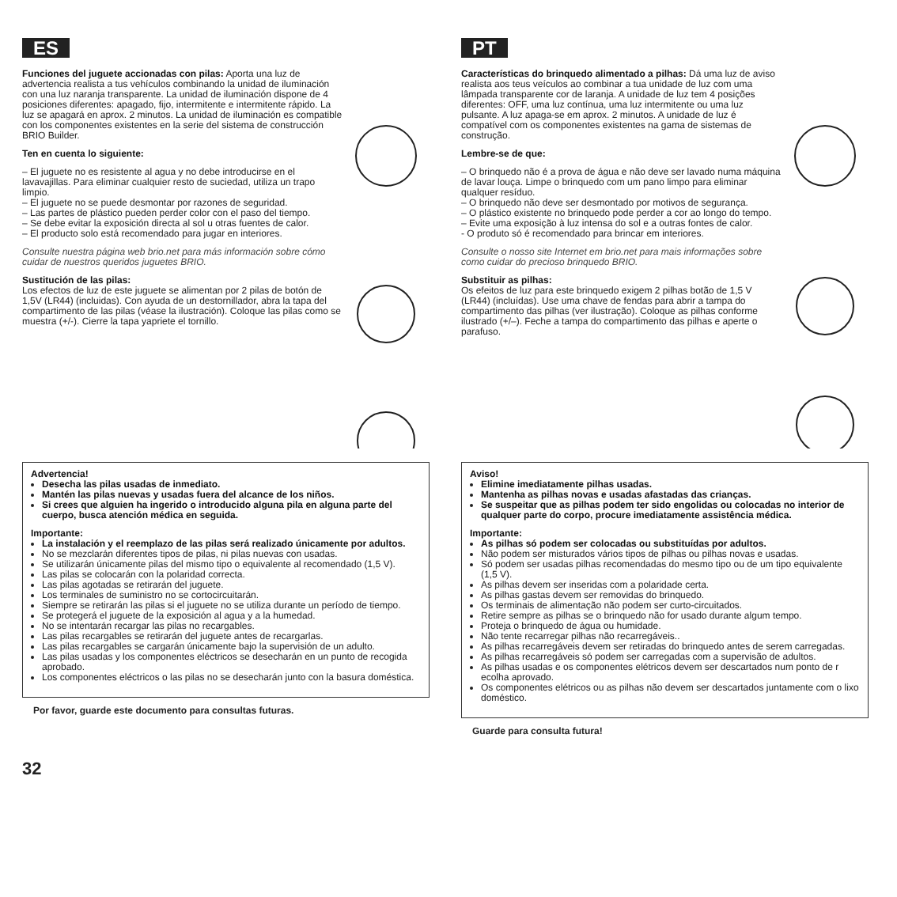ES
Funciones del juguete accionadas con pilas: Aporta una luz de advertencia realista a tus vehículos combinando la unidad de iluminación con una luz naranja transparente. La unidad de iluminación dispone de 4 posiciones diferentes: apagado, fijo, intermitente e intermitente rápido. La luz se apagará en aprox. 2 minutos. La unidad de iluminación es compatible con los componentes existentes en la serie del sistema de construcción BRIO Builder.
Ten en cuenta lo siguiente:
– El juguete no es resistente al agua y no debe introducirse en el lavavajillas. Para eliminar cualquier resto de suciedad, utiliza un trapo limpio.
– El juguete no se puede desmontar por razones de seguridad.
– Las partes de plástico pueden perder color con el paso del tiempo.
– Se debe evitar la exposición directa al sol u otras fuentes de calor.
– El producto solo está recomendado para jugar en interiores.
Consulte nuestra página web brio.net para más información sobre cómo cuidar de nuestros queridos juguetes BRIO.
Sustitución de las pilas:
Los efectos de luz de este juguete se alimentan por 2 pilas de botón de 1,5V (LR44) (incluidas). Con ayuda de un destornillador, abra la tapa del compartimento de las pilas (véase la ilustración). Coloque las pilas como se muestra (+/-). Cierre la tapa yapriete el tornillo.
Advertencia!
Desecha las pilas usadas de inmediato.
Mantén las pilas nuevas y usadas fuera del alcance de los niños.
Si crees que alguien ha ingerido o introducido alguna pila en alguna parte del cuerpo, busca atención médica en seguida.
Importante:
La instalación y el reemplazo de las pilas será realizado únicamente por adultos.
No se mezclarán diferentes tipos de pilas, ni pilas nuevas con usadas.
Se utilizarán únicamente pilas del mismo tipo o equivalente al recomendado (1,5 V).
Las pilas se colocarán con la polaridad correcta.
Las pilas agotadas se retirarán del juguete.
Los terminales de suministro no se cortocircuitarán.
Siempre se retirarán las pilas si el juguete no se utiliza durante un período de tiempo.
Se protegerá el juguete de la exposición al agua y a la humedad.
No se intentarán recargar las pilas no recargables.
Las pilas recargables se retirarán del juguete antes de recargarlas.
Las pilas recargables se cargarán únicamente bajo la supervisión de un adulto.
Las pilas usadas y los componentes eléctricos se desecharán en un punto de recogida aprobado.
Los componentes eléctricos o las pilas no se desecharán junto con la basura doméstica.
Por favor, guarde este documento para consultas futuras.
PT
Características do brinquedo alimentado a pilhas: Dá uma luz de aviso realista aos teus veículos ao combinar a tua unidade de luz com uma lâmpada transparente cor de laranja. A unidade de luz tem 4 posições diferentes: OFF, uma luz contínua, uma luz intermitente ou uma luz pulsante. A luz apaga-se em aprox. 2 minutos. A unidade de luz é compatível com os componentes existentes na gama de sistemas de construção.
Lembre-se de que:
– O brinquedo não é a prova de água e não deve ser lavado numa máquina de lavar louça. Limpe o brinquedo com um pano limpo para eliminar qualquer resíduo.
– O brinquedo não deve ser desmontado por motivos de segurança.
– O plástico existente no brinquedo pode perder a cor ao longo do tempo.
– Evite uma exposição à luz intensa do sol e a outras fontes de calor.
- O produto só é recomendado para brincar em interiores.
Consulte o nosso site Internet em brio.net para mais informações sobre como cuidar do precioso brinquedo BRIO.
Substituir as pilhas:
Os efeitos de luz para este brinquedo exigem 2 pilhas botão de 1,5 V (LR44) (incluídas). Use uma chave de fendas para abrir a tampa do compartimento das pilhas (ver ilustração). Coloque as pilhas conforme ilustrado (+/–). Feche a tampa do compartimento das pilhas e aperte o parafuso.
Aviso!
Elimine imediatamente pilhas usadas.
Mantenha as pilhas novas e usadas afastadas das crianças.
Se suspeitar que as pilhas podem ter sido engolidas ou colocadas no interior de qualquer parte do corpo, procure imediatamente assistência médica.
Importante:
As pilhas só podem ser colocadas ou substituídas por adultos.
Não podem ser misturados vários tipos de pilhas ou pilhas novas e usadas.
Só podem ser usadas pilhas recomendadas do mesmo tipo ou de um tipo equivalente (1,5 V).
As pilhas devem ser inseridas com a polaridade certa.
As pilhas gastas devem ser removidas do brinquedo.
Os terminais de alimentação não podem ser curto-circuitados.
Retire sempre as pilhas se o brinquedo não for usado durante algum tempo.
Proteja o brinquedo de água ou humidade.
Não tente recarregar pilhas não recarregáveis..
As pilhas recarregáveis devem ser retiradas do brinquedo antes de serem carregadas.
As pilhas recarregáveis só podem ser carregadas com a supervisão de adultos.
As pilhas usadas e os componentes elétricos devem ser descartados num ponto de r ecolha aprovado.
Os componentes elétricos ou as pilhas não devem ser descartados juntamente com o lixo doméstico.
Guarde para consulta futura!
32